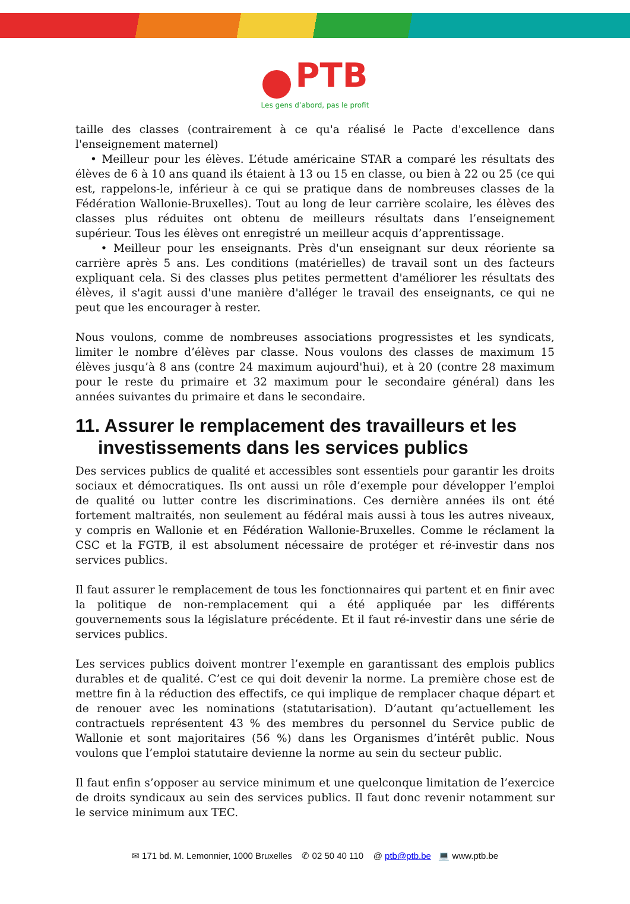PTB
Les gens d’abord, pas le profit
taille des classes (contrairement à ce qu'a réalisé le Pacte d'excellence dans l'enseignement maternel)
• Meilleur pour les élèves. L’étude américaine STAR a comparé les résultats des élèves de 6 à 10 ans quand ils étaient à 13 ou 15 en classe, ou bien à 22 ou 25 (ce qui est, rappelons-le, inférieur à ce qui se pratique dans de nombreuses classes de la Fédération Wallonie-Bruxelles). Tout au long de leur carrière scolaire, les élèves des classes plus réduites ont obtenu de meilleurs résultats dans l’enseignement supérieur. Tous les élèves ont enregistré un meilleur acquis d’apprentissage.
• Meilleur pour les enseignants. Près d'un enseignant sur deux réoriente sa carrière après 5 ans. Les conditions (matérielles) de travail sont un des facteurs expliquant cela. Si des classes plus petites permettent d'améliorer les résultats des élèves, il s'agit aussi d'une manière d'alléger le travail des enseignants, ce qui ne peut que les encourager à rester.
Nous voulons, comme de nombreuses associations progressistes et les syndicats, limiter le nombre d’élèves par classe. Nous voulons des classes de maximum 15 élèves jusqu’à 8 ans (contre 24 maximum aujourd'hui), et à 20 (contre 28 maximum pour le reste du primaire et 32 maximum pour le secondaire général) dans les années suivantes du primaire et dans le secondaire.
11. Assurer le remplacement des travailleurs et les investissements dans les services publics
Des services publics de qualité et accessibles sont essentiels pour garantir les droits sociaux et démocratiques. Ils ont aussi un rôle d’exemple pour développer l’emploi de qualité ou lutter contre les discriminations. Ces dernière années ils ont été fortement maltraités, non seulement au fédéral mais aussi à tous les autres niveaux, y compris en Wallonie et en Fédération Wallonie-Bruxelles. Comme le réclament la CSC et la FGTB, il est absolument nécessaire de protéger et ré-investir dans nos services publics.
Il faut assurer le remplacement de tous les fonctionnaires qui partent et en finir avec la politique de non-remplacement qui a été appliquée par les différents gouvernements sous la législature précédente. Et il faut ré-investir dans une série de services publics.
Les services publics doivent montrer l’exemple en garantissant des emplois publics durables et de qualité. C’est ce qui doit devenir la norme. La première chose est de mettre fin à la réduction des effectifs, ce qui implique de remplacer chaque départ et de renouer avec les nominations (statutarisation). D’autant qu’actuellement les contractuels représentent 43 % des membres du personnel du Service public de Wallonie et sont majoritaires (56 %) dans les Organismes d’intérêt public. Nous voulons que l’emploi statutaire devienne la norme au sein du secteur public.
Il faut enfin s’opposer au service minimum et une quelconque limitation de l’exercice de droits syndicaux au sein des services publics. Il faut donc revenir notamment sur le service minimum aux TEC.
✉ 171 bd. M. Lemonnier, 1000 Bruxelles ✆ 02 50 40 110 @ ptb@ptb.be 💻 www.ptb.be